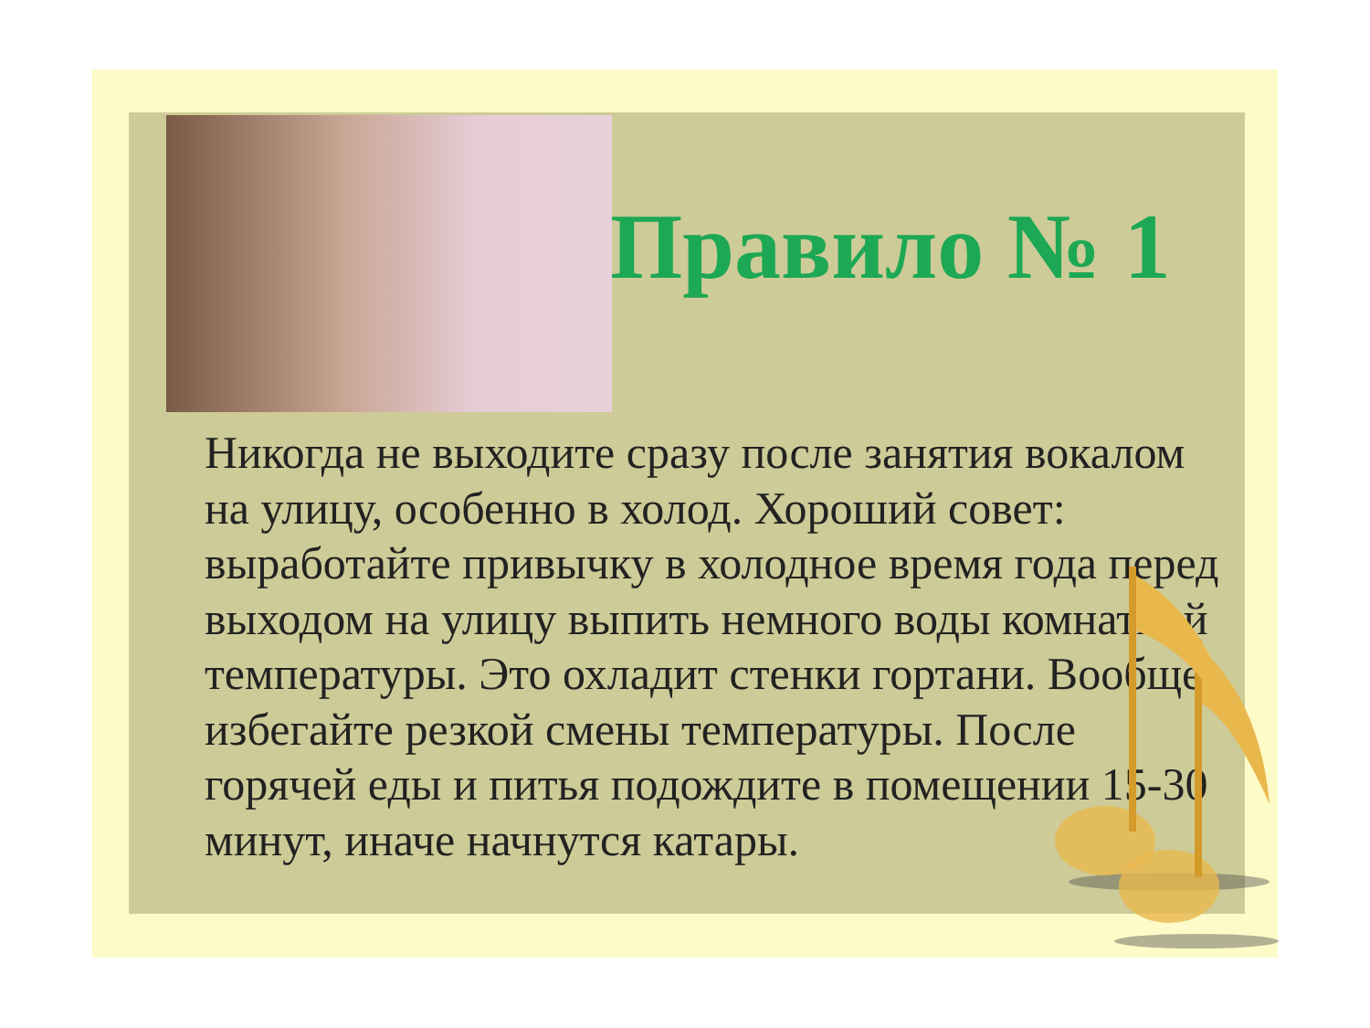Правило № 1
Никогда не выходите сразу после занятия вокалом на улицу, особенно в холод. Хороший совет: выработайте привычку в холодное время года перед выходом на улицу выпить немного воды комнатной температуры. Это охладит стенки гортани. Вообще избегайте резкой смены температуры. После горячей еды и питья подождите в помещении 15-30 минут, иначе начнутся катары.